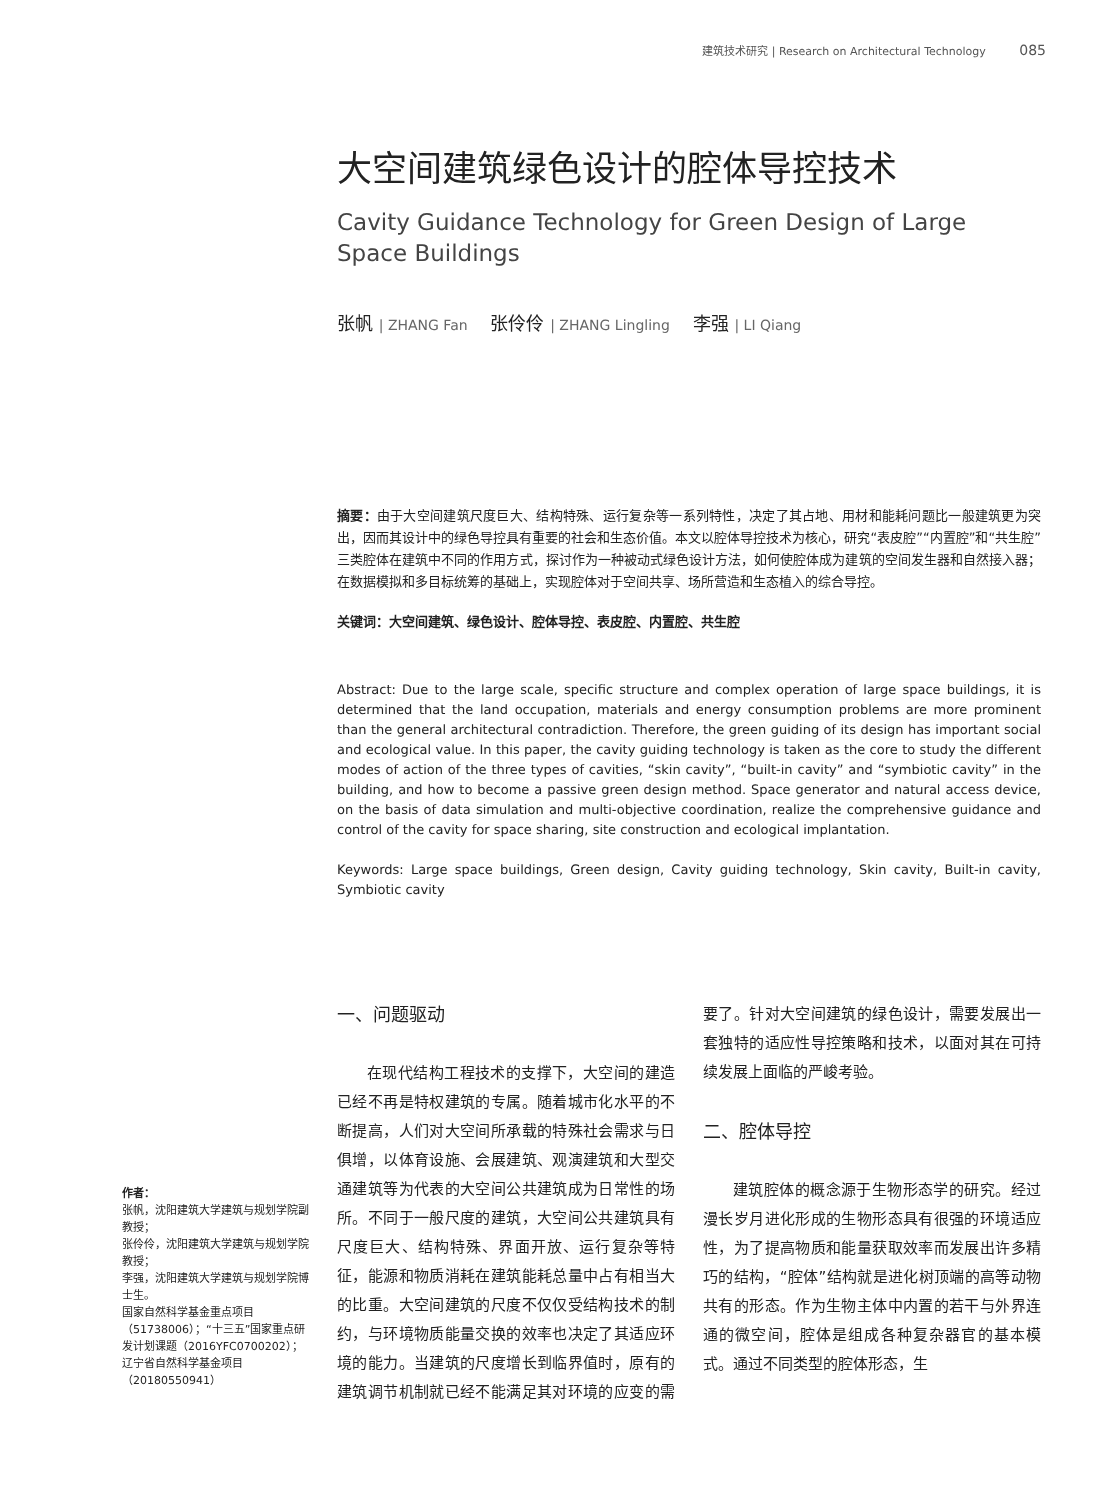建筑技术研究 | Research on Architectural Technology 085
大空间建筑绿色设计的腔体导控技术
Cavity Guidance Technology for Green Design of Large Space Buildings
张帆 | ZHANG Fan 张伶伶 | ZHANG Lingling 李强 | LI Qiang
摘要：由于大空间建筑尺度巨大、结构特殊、运行复杂等一系列特性，决定了其占地、用材和能耗问题比一般建筑更为突出，因而其设计中的绿色导控具有重要的社会和生态价值。本文以腔体导控技术为核心，研究“表皮腔”“内置腔”和“共生腔”三类腔体在建筑中不同的作用方式，探讨作为一种被动式绿色设计方法，如何使腔体成为建筑的空间发生器和自然接入器；在数据模拟和多目标统筹的基础上，实现腔体对于空间共享、场所营造和生态植入的综合导控。
关键词：大空间建筑、绿色设计、腔体导控、表皮腔、内置腔、共生腔
Abstract: Due to the large scale, specific structure and complex operation of large space buildings, it is determined that the land occupation, materials and energy consumption problems are more prominent than the general architectural contradiction. Therefore, the green guiding of its design has important social and ecological value. In this paper, the cavity guiding technology is taken as the core to study the different modes of action of the three types of cavities, “skin cavity”, “built-in cavity” and “symbiotic cavity” in the building, and how to become a passive green design method. Space generator and natural access device, on the basis of data simulation and multi-objective coordination, realize the comprehensive guidance and control of the cavity for space sharing, site construction and ecological implantation.
Keywords: Large space buildings, Green design, Cavity guiding technology, Skin cavity, Built-in cavity, Symbiotic cavity
一、问题驱动
在现代结构工程技术的支撑下，大空间的建造已经不再是特权建筑的专属。随着城市化水平的不断提高，人们对大空间所承载的特殊社会需求与日俱增，以体育设施、会展建筑、观演建筑和大型交通建筑等为代表的大空间公共建筑成为日常性的场所。不同于一般尺度的建筑，大空间公共建筑具有尺度巨大、结构特殊、界面开放、运行复杂等特征，能源和物质消耗在建筑能耗总量中占有相当大的比重。大空间建筑的尺度不仅仅受结构技术的制约，与环境物质能量交换的效率也决定了其适应环境的能力。当建筑的尺度增长到临界值时，原有的建筑调节机制就已经不能满足其对环境的应变的需要了。针对大空间建筑的绿色设计，需要发展出一套独特的适应性导控策略和技术，以面对其在可持续发展上面临的严峻考验。
二、腔体导控
建筑腔体的概念源于生物形态学的研究。经过漫长岁月进化形成的生物形态具有很强的环境适应性，为了提高物质和能量获取效率而发展出许多精巧的结构，“腔体”结构就是进化树顶端的高等动物共有的形态。作为生物主体中内置的若干与外界连通的微空间，腔体是组成各种复杂器官的基本模式。通过不同类型的腔体形态，生
作者：
张帆，沈阳建筑大学建筑与规划学院副教授；
张伶伶，沈阳建筑大学建筑与规划学院教授；
李强，沈阳建筑大学建筑与规划学院博士生。
国家自然科学基金重点项目（51738006）；“十三五”国家重点研发计划课题（2016YFC0700202）；辽宁省自然科学基金项目（20180550941）